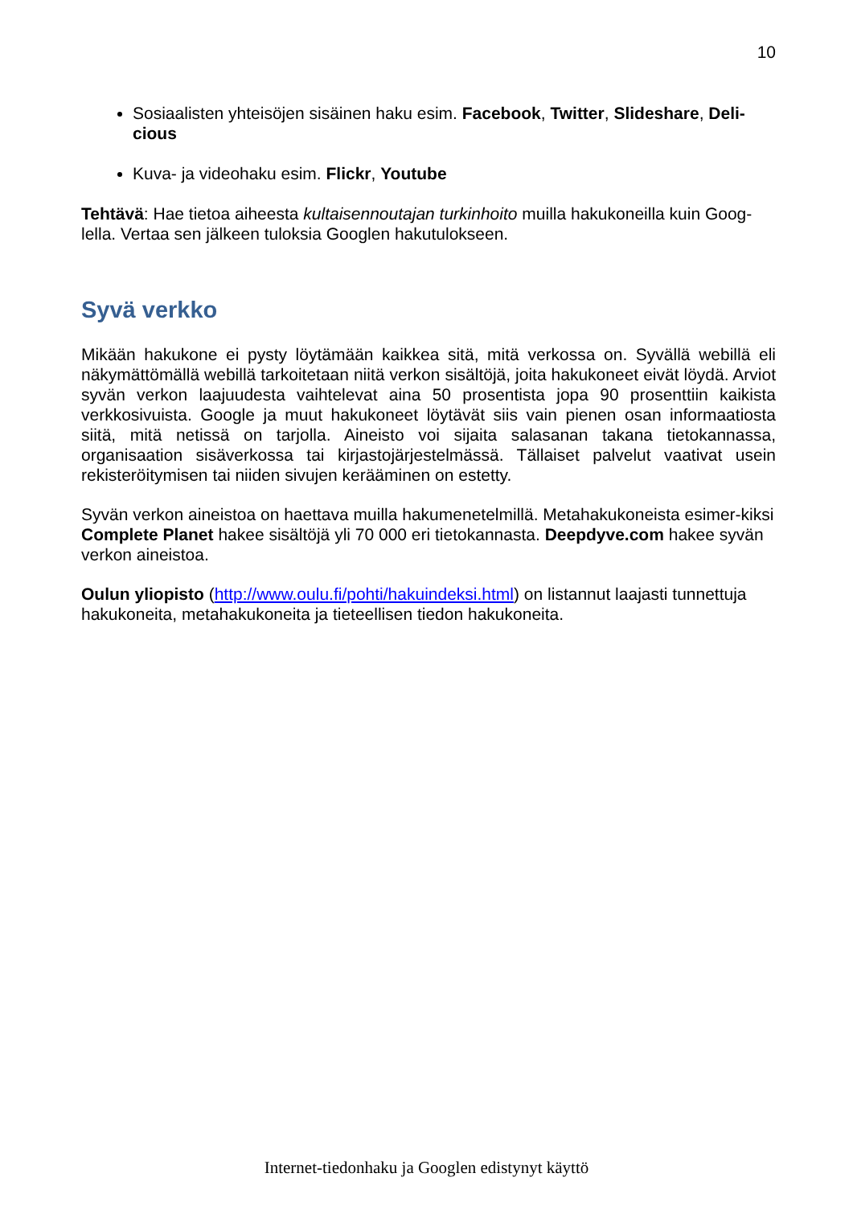10
Sosiaalisten yhteisöjen sisäinen haku esim. Facebook, Twitter, Slideshare, Deli-cious
Kuva- ja videohaku esim. Flickr, Youtube
Tehtävä: Hae tietoa aiheesta kultaisennoutajan turkinhoito muilla hakukoneilla kuin Goog-lella. Vertaa sen jälkeen tuloksia Googlen hakutulokseen.
Syvä verkko
Mikään hakukone ei pysty löytämään kaikkea sitä, mitä verkossa on. Syvällä webillä eli näkymättömällä webillä tarkoitetaan niitä verkon sisältöjä, joita hakukoneet eivät löydä. Arviot syvän verkon laajuudesta vaihtelevat aina 50 prosentista jopa 90 prosenttiin kaikista verkkosivuista. Google ja muut hakukoneet löytävät siis vain pienen osan informaatiosta siitä, mitä netissä on tarjolla. Aineisto voi sijaita salasanan takana tietokannassa, organisaation sisäverkossa tai kirjastojärjestelmässä. Tällaiset palvelut vaativat usein rekisteröitymisen tai niiden sivujen kerääminen on estetty.
Syvän verkon aineistoa on haettava muilla hakumenetelmillä. Metahakukoneista esimer-kiksi Complete Planet hakee sisältöjä yli 70 000 eri tietokannasta. Deepdyve.com hakee syvän verkon aineistoa.
Oulun yliopisto (http://www.oulu.fi/pohti/hakuindeksi.html) on listannut laajasti tunnettuja hakukoneita, metahakukoneita ja tieteellisen tiedon hakukoneita.
Internet-tiedonhaku ja Googlen edistynyt käyttö